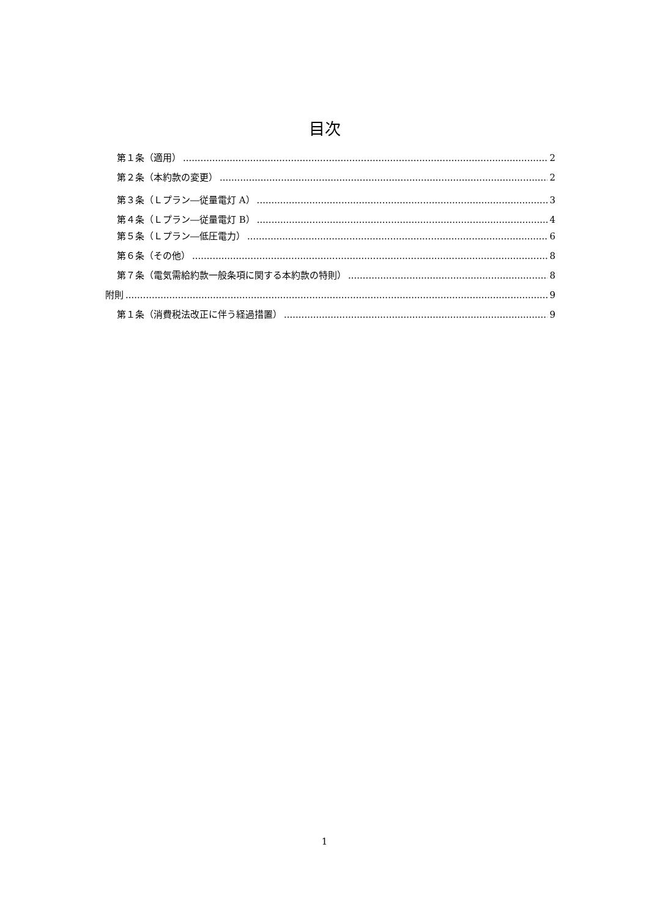目次
第１条（適用） 2
第２条（本約款の変更） 2
第３条（Ｌプラン―従量電灯 A） 3
第４条（Ｌプラン―従量電灯 B） 4
第５条（Ｌプラン―低圧電力） 6
第６条（その他） 8
第７条（電気需給約款一般条項に関する本約款の特則） 8
附則 9
第１条（消費税法改正に伴う経過措置） 9
1